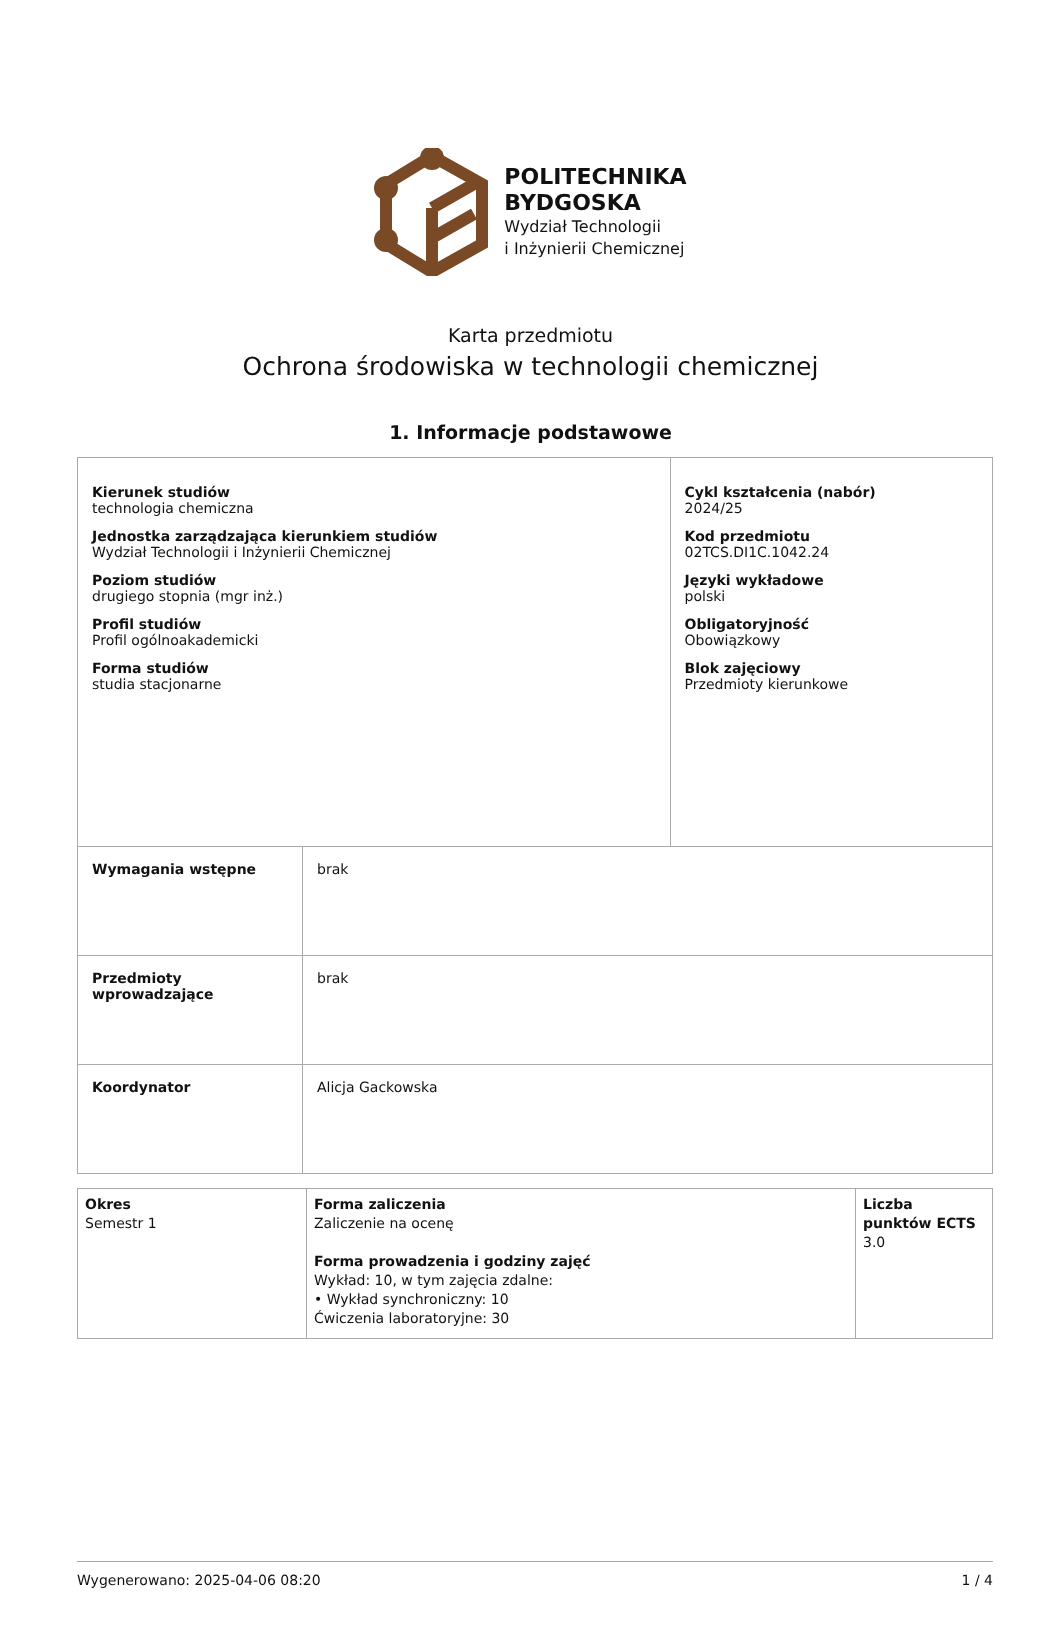POLITECHNIKA
BYDGOSKA
Wydział Technologii
i Inżynierii Chemicznej
Karta przedmiotu
Ochrona środowiska w technologii chemicznej
1. Informacje podstawowe
| Kierunek studiów technologia chemiczna Jednostka zarządzająca kierunkiem studiów Wydział Technologii i Inżynierii Chemicznej Poziom studiów drugiego stopnia (mgr inż.) Profil studiów Profil ogólnoakademicki Forma studiów studia stacjonarne | | Cykl kształcenia (nabór) 2024/25 Kod przedmiotu 02TCS.DI1C.1042.24 Języki wykładowe polski Obligatoryjność Obowiązkowy Blok zajęciowy Przedmioty kierunkowe |
| Wymagania wstępne | brak | |
| Przedmioty wprowadzające | brak | |
| Koordynator | Alicja Gackowska | |
| Okres Semestr 1 | Forma zaliczenia Zaliczenie na ocenę Forma prowadzenia i godziny zajęć Wykład: 10, w tym zajęcia zdalne: • Wykład synchroniczny: 10 Ćwiczenia laboratoryjne: 30 | Liczba punktów ECTS 3.0 |
Wygenerowano: 2025-04-06 08:20 1 / 4